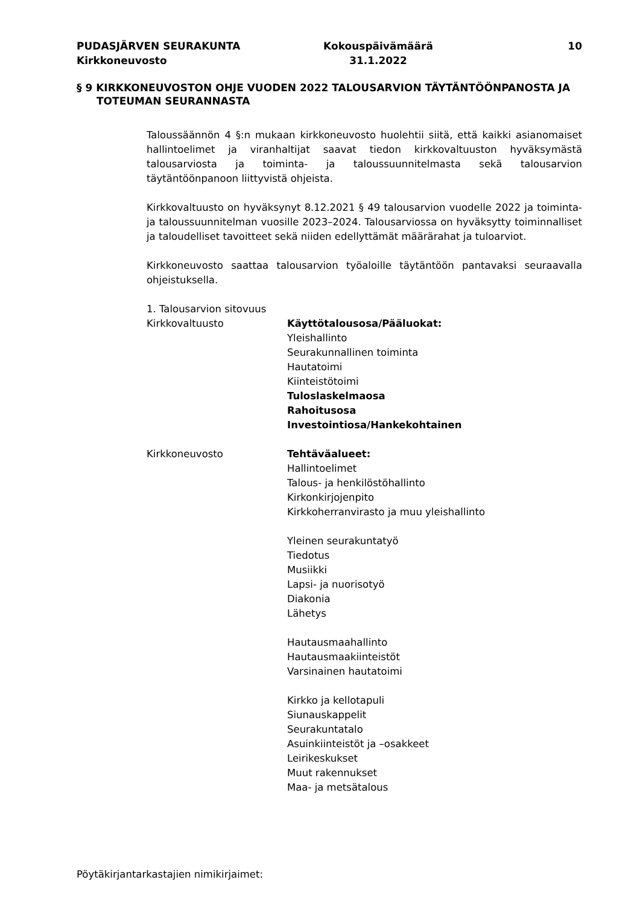PUDASJÄRVEN SEURAKUNTA
Kirkkoneuvosto
Kokouspäivämäärä
31.1.2022
10
§ 9 KIRKKONEUVOSTON OHJE VUODEN 2022 TALOUSARVION TÄYTÄNTÖÖNPANOSTA JA TOTEUMAN SEURANNASTA
Taloussäännön 4 §:n mukaan kirkkoneuvosto huolehtii siitä, että kaikki asianomaiset hallintoelimet ja viranhaltijat saavat tiedon kirkkovaltuuston hyväksymästä talousarviosta ja toiminta- ja taloussuunnitelmasta sekä talousarvion täytäntöönpanoon liittyvistä ohjeista.
Kirkkovaltuusto on hyväksynyt 8.12.2021 § 49 talousarvion vuodelle 2022 ja toiminta- ja taloussuunnitelman vuosille 2023–2024. Talousarviossa on hyväksytty toiminnalliset ja taloudelliset tavoitteet sekä niiden edellyttämät määrärahat ja tuloarviot.
Kirkkoneuvosto saattaa talousarvion työaloille täytäntöön pantavaksi seuraavalla ohjeistuksella.
1. Talousarvion sitovuus
Kirkkovaltuusto Käyttötalousosa/Pääluokat:
Yleishallinto
Seurakunnallinen toiminta
Hautatoimi
Kiinteistötoimi
Tuloslaskelmaosa
Rahoitusosa
Investointiosa/Hankekohtainen
Kirkkoneuvosto Tehtäväalueet:
Hallintoelimet
Talous- ja henkilöstöhallinto
Kirkonkirjojenpito
Kirkkoherranvirasto ja muu yleishallinto
Yleinen seurakuntatyö
Tiedotus
Musiikki
Lapsi- ja nuorisotyö
Diakonia
Lähetys
Hautausmaahallinto
Hautausmaakiinteistöt
Varsinainen hautatoimi
Kirkko ja kellotapuli
Siunauskappelit
Seurakuntatalo
Asuinkiinteistöt ja –osakkeet
Leirikeskukset
Muut rakennukset
Maa- ja metsätalous
Pöytäkirjantarkastajien nimikirjaimet: